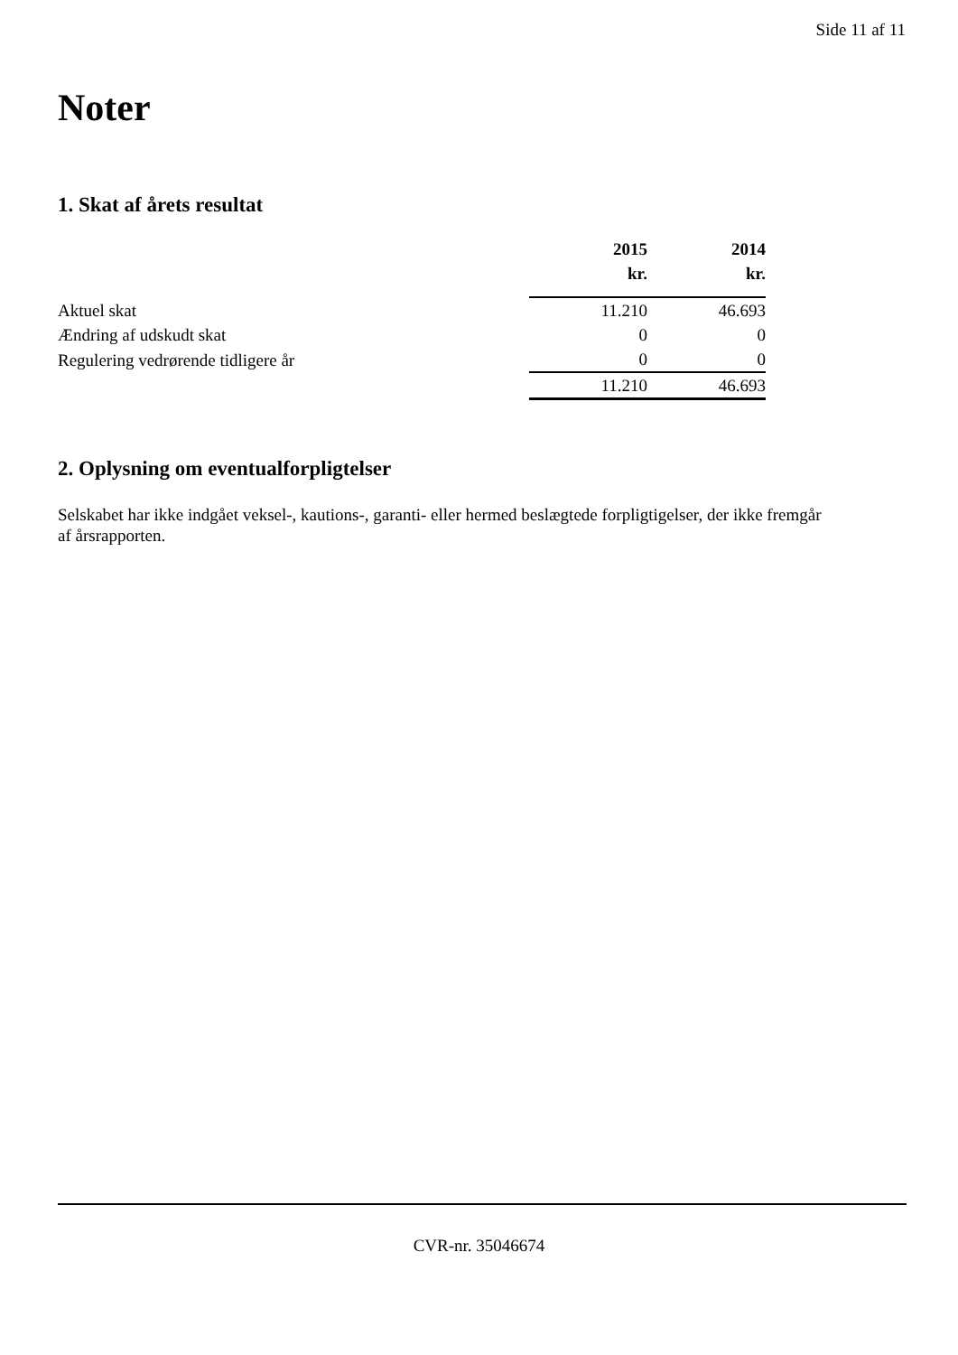Side 11 af 11
Noter
1. Skat af årets resultat
| | 2015 | 2014 |
| --- | --- | --- |
| | kr. | kr. |
| Aktuel skat | 11.210 | 46.693 |
| Ændring af udskudt skat | 0 | 0 |
| Regulering vedrørende tidligere år | 0 | 0 |
| | 11.210 | 46.693 |
2. Oplysning om eventualforpligtelser
Selskabet har ikke indgået veksel-, kautions-, garanti- eller hermed beslægtede forpligtigelser, der ikke fremgår af årsrapporten.
CVR-nr. 35046674